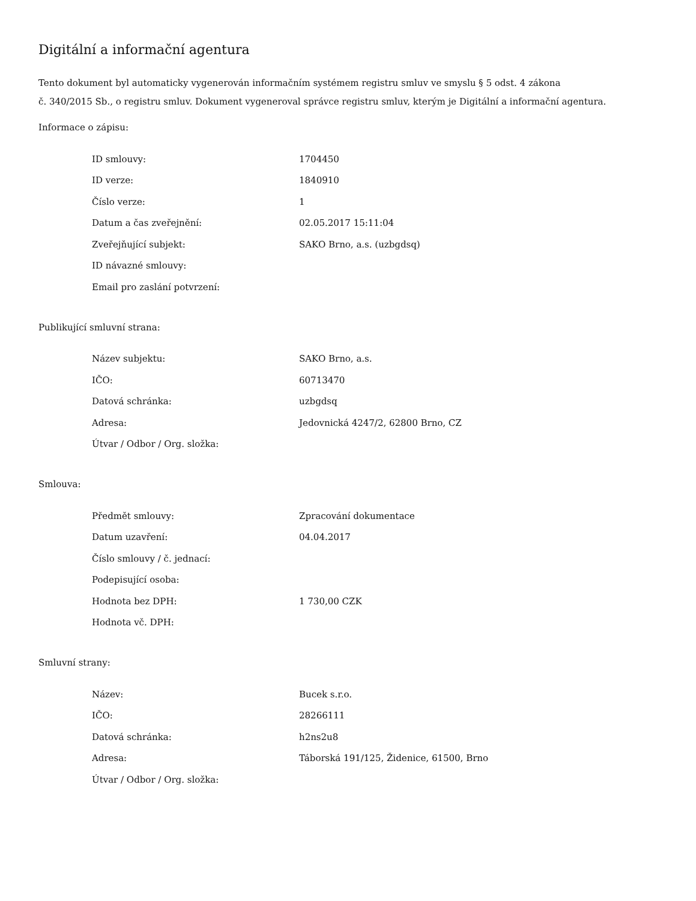Digitální a informační agentura
Tento dokument byl automaticky vygenerován informačním systémem registru smluv ve smyslu § 5 odst. 4 zákona
č. 340/2015 Sb., o registru smluv. Dokument vygeneroval správce registru smluv, kterým je Digitální a informační agentura.
Informace o zápisu:
| ID smlouvy: | 1704450 |
| ID verze: | 1840910 |
| Číslo verze: | 1 |
| Datum a čas zveřejnění: | 02.05.2017 15:11:04 |
| Zveřejňující subjekt: | SAKO Brno, a.s. (uzbgdsq) |
| ID návazné smlouvy: | |
| Email pro zaslání potvrzení: | |
Publikující smluvní strana:
| Název subjektu: | SAKO Brno, a.s. |
| IČO: | 60713470 |
| Datová schránka: | uzbgdsq |
| Adresa: | Jedovnická 4247/2, 62800 Brno, CZ |
| Útvar / Odbor / Org. složka: | |
Smlouva:
| Předmět smlouvy: | Zpracování dokumentace |
| Datum uzavření: | 04.04.2017 |
| Číslo smlouvy / č. jednací: | |
| Podepisující osoba: | |
| Hodnota bez DPH: | 1 730,00 CZK |
| Hodnota vč. DPH: | |
Smluvní strany:
| Název: | Bucek s.r.o. |
| IČO: | 28266111 |
| Datová schránka: | h2ns2u8 |
| Adresa: | Táborská 191/125, Židenice, 61500, Brno |
| Útvar / Odbor / Org. složka: | |